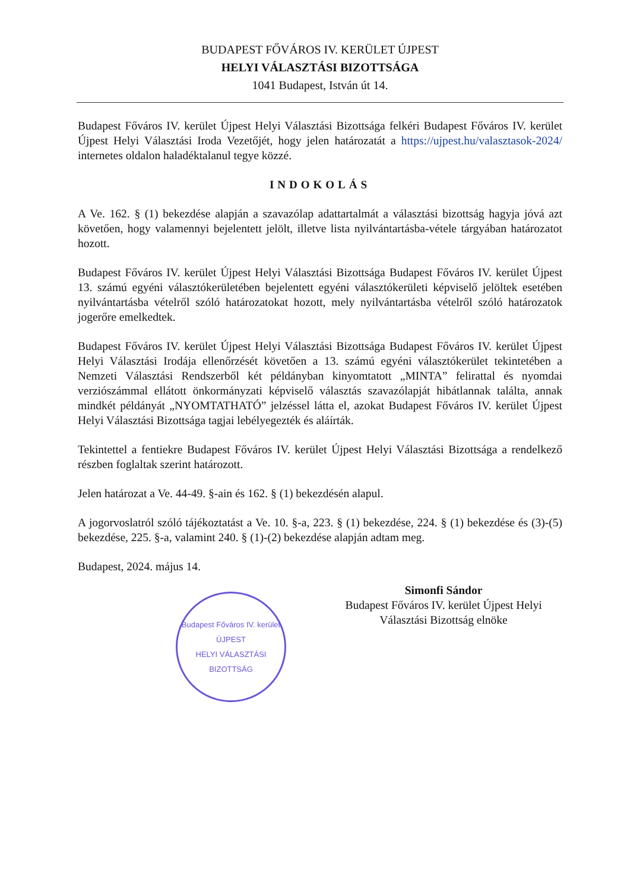BUDAPEST FŐVÁROS IV. KERÜLET ÚJPEST
HELYI VÁLASZTÁSI BIZOTTSÁGA
1041 Budapest, István út 14.
Budapest Főváros IV. kerület Újpest Helyi Választási Bizottsága felkéri Budapest Főváros IV. kerület Újpest Helyi Választási Iroda Vezetőjét, hogy jelen határozatát a https://ujpest.hu/valasztasok-2024/ internetes oldalon haladéktalanul tegye közzé.
INDOKOLÁS
A Ve. 162. § (1) bekezdése alapján a szavazólap adattartalmát a választási bizottság hagyja jóvá azt követően, hogy valamennyi bejelentett jelölt, illetve lista nyilvántartásba-vétele tárgyában határozatot hozott.
Budapest Főváros IV. kerület Újpest Helyi Választási Bizottsága Budapest Főváros IV. kerület Újpest 13. számú egyéni választókerületében bejelentett egyéni választókerületi képviselő jelöltek esetében nyilvántartásba vételről szóló határozatokat hozott, mely nyilvántartásba vételről szóló határozatok jogerőre emelkedtek.
Budapest Főváros IV. kerület Újpest Helyi Választási Bizottsága Budapest Főváros IV. kerület Újpest Helyi Választási Irodája ellenőrzését követően a 13. számú egyéni választókerület tekintetében a Nemzeti Választási Rendszerből két példányban kinyomtatott „MINTA” felirattal és nyomdai verziószámmal ellátott önkormányzati képviselő választás szavazólapját hibátlannak találta, annak mindkét példányát „NYOMTATHATÓ” jelzéssel látta el, azokat Budapest Főváros IV. kerület Újpest Helyi Választási Bizottsága tagjai lebélyegezték és aláírták.
Tekintettel a fentiekre Budapest Főváros IV. kerület Újpest Helyi Választási Bizottsága a rendelkező részben foglaltak szerint határozott.
Jelen határozat a Ve. 44-49. §-ain és 162. § (1) bekezdésén alapul.
A jogorvoslatról szóló tájékoztatást a Ve. 10. §-a, 223. § (1) bekezdése, 224. § (1) bekezdése és (3)-(5) bekezdése, 225. §-a, valamint 240. § (1)-(2) bekezdése alapján adtam meg.
Budapest, 2024. május 14.
Budapest Főváros IV. kerület
ÚJPEST
HELYI VÁLASZTÁSI BIZOTTSÁG
Simonfi Sándor
Budapest Főváros IV. kerület Újpest Helyi Választási Bizottság elnöke